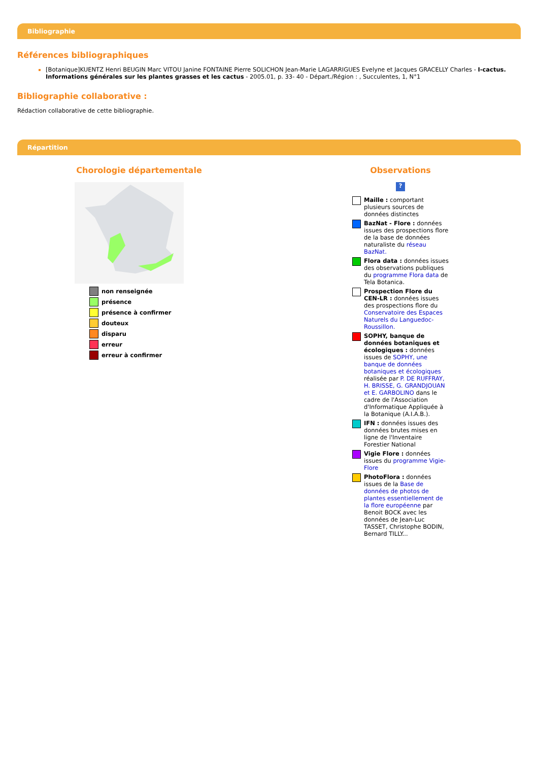Bibliographie
Références bibliographiques
[Botanique]KUENTZ Henri BEUGIN Marc VITOU Janine FONTAINE Pierre SOLICHON Jean-Marie LAGARRIGUES Evelyne et Jacques GRACELLY Charles - I-cactus. Informations générales sur les plantes grasses et les cactus - 2005.01, p. 33- 40 - Départ./Région : , Succulentes, 1, N°1
Bibliographie collaborative :
Rédaction collaborative de cette bibliographie.
Répartition
Chorologie départementale
non renseignée
présence
présence à confirmer
douteux
disparu
erreur
erreur à confirmer
Observations
?
Maille : comportant plusieurs sources de données distinctes
BazNat - Flore : données issues des prospections flore de la base de données naturaliste du réseau BazNat.
Flora data : données issues des observations publiques du programme Flora data de Tela Botanica.
Prospection Flore du CEN-LR : données issues des prospections flore du Conservatoire des Espaces Naturels du Languedoc-Roussillon.
SOPHY, banque de données botaniques et écologiques : données issues de SOPHY, une banque de données botaniques et écologiques réalisée par P. DE RUFFRAY, H. BRISSE, G. GRANDJOUAN et E. GARBOLINO dans le cadre de l'Association d'Informatique Appliquée à la Botanique (A.I.A.B.).
IFN : données issues des données brutes mises en ligne de l'Inventaire Forestier National
Vigie Flore : données issues du programme Vigie-Flore
PhotoFlora : données issues de la Base de données de photos de plantes essentiellement de la flore européenne par Benoit BOCK avec les données de Jean-Luc TASSET, Christophe BODIN, Bernard TILLY...